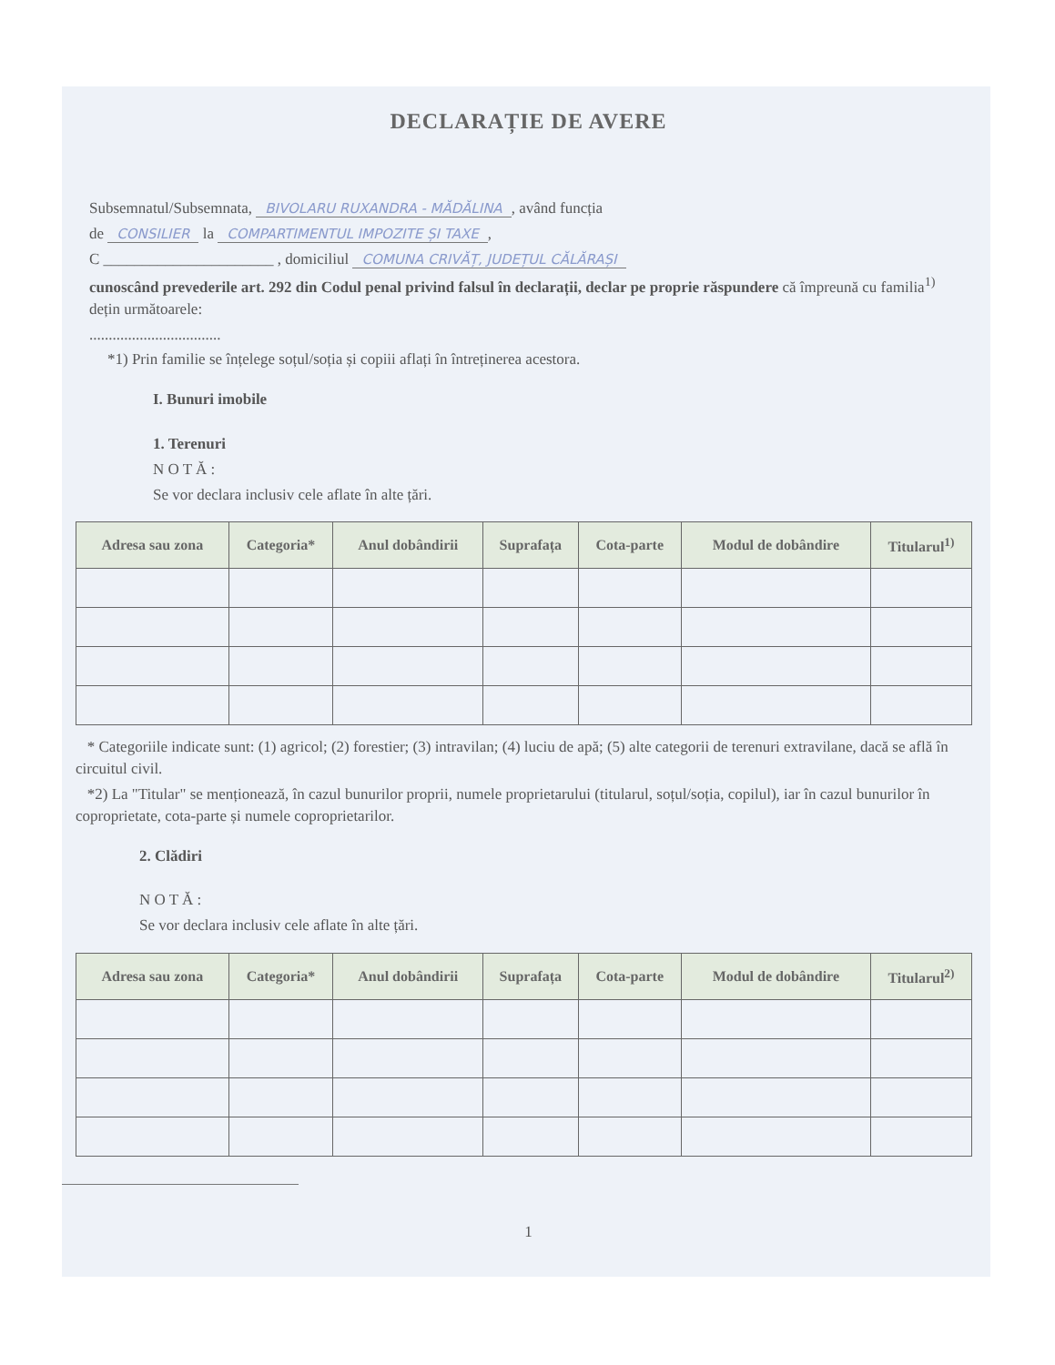DECLARAȚIE DE AVERE
Subsemnatul/Subsemnata, BIVOLARU RUXANDRA - MĂDĂLINA, având funcția
de CONSILIER la COMPARTIMENTUL IMPOZITE ȘI TAXE,
C ______________________ , domiciliul COMUNA CRIVĂȚ, JUDEȚUL CĂLĂRAȘI
cunoscând prevederile art. 292 din Codul penal privind falsul în declarații, declar pe proprie răspundere că împreună cu familia<sup>1)</sup> dețin următoarele:
..................................
*1) Prin familie se înțelege soțul/soția și copiii aflați în întreținerea acestora.
I. Bunuri imobile
1. Terenuri
N O T Ă :
Se vor declara inclusiv cele aflate în alte țări.
| Adresa sau zona | Categoria* | Anul dobândirii | Suprafața | Cota-parte | Modul de dobândire | Titularul<sup>1)</sup> |
| --- | --- | --- | --- | --- | --- | --- |
* Categoriile indicate sunt: (1) agricol; (2) forestier; (3) intravilan; (4) luciu de apă; (5) alte categorii de terenuri extravilane, dacă se află în circuitul civil.
*2) La "Titular" se menționează, în cazul bunurilor proprii, numele proprietarului (titularul, soțul/soția, copilul), iar în cazul bunurilor în coproprietate, cota-parte și numele coproprietarilor.
2. Clădiri
N O T Ă :
Se vor declara inclusiv cele aflate în alte țări.
| Adresa sau zona | Categoria* | Anul dobândirii | Suprafața | Cota-parte | Modul de dobândire | Titularul<sup>2)</sup> |
| --- | --- | --- | --- | --- | --- | --- |
1